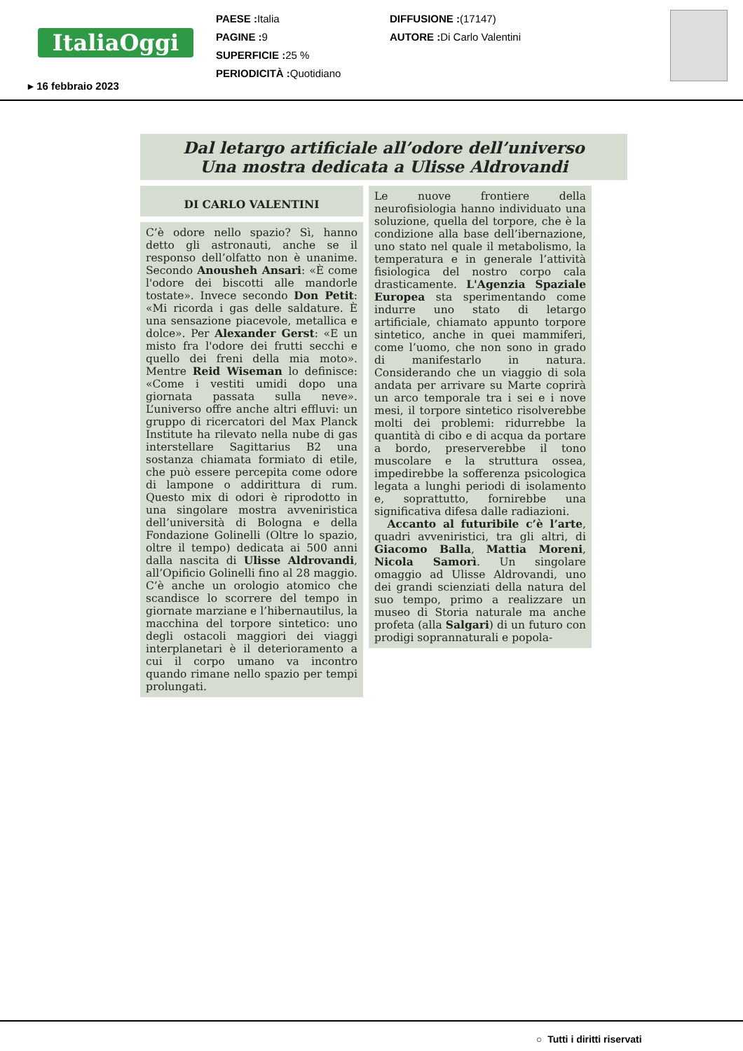ItaliaOggi
PAESE : Italia
PAGINE : 9
SUPERFICIE : 25 %
PERIODICITÀ : Quotidiano
DIFFUSIONE :(17147)
AUTORE : Di Carlo Valentini
▸ 16 febbraio 2023
Dal letargo artificiale all’odore dell’universo
Una mostra dedicata a Ulisse Aldrovandi
DI CARLO VALENTINI
C’è odore nello spazio? Sì, hanno detto gli astronauti, anche se il responso dell’olfatto non è unanime. Secondo Anousheh Ansari: «È come l'odore dei biscotti alle mandorle tostate». Invece secondo Don Petit: «Mi ricorda i gas delle saldature. È una sensazione piacevole, metallica e dolce». Per Alexander Gerst: «E un misto fra l'odore dei frutti secchi e quello dei freni della mia moto». Mentre Reid Wiseman lo definisce: «Come i vestiti umidi dopo una giornata passata sulla neve». L’universo offre anche altri effluvi: un gruppo di ricercatori del Max Planck Institute ha rilevato nella nube di gas interstellare Sagittarius B2 una sostanza chiamata formiato di etile, che può essere percepita come odore di lampone o addirittura di rum. Questo mix di odori è riprodotto in una singolare mostra avveniristica dell’università di Bologna e della Fondazione Golinelli (Oltre lo spazio, oltre il tempo) dedicata ai 500 anni dalla nascita di Ulisse Aldrovandi, all’Opificio Golinelli fino al 28 maggio. C’è anche un orologio atomico che scandisce lo scorrere del tempo in giornate marziane e l’hibernautilus, la macchina del torpore sintetico: uno degli ostacoli maggiori dei viaggi interplanetari è il deterioramento a cui il corpo umano va incontro quando rimane nello spazio per tempi prolungati.
Le nuove frontiere della neurofisiologia hanno individuato una soluzione, quella del torpore, che è la condizione alla base dell’ibernazione, uno stato nel quale il metabolismo, la temperatura e in generale l’attività fisiologica del nostro corpo cala drasticamente. L'Agenzia Spaziale Europea sta sperimentando come indurre uno stato di letargo artificiale, chiamato appunto torpore sintetico, anche in quei mammiferi, come l’uomo, che non sono in grado di manifestarlo in natura. Considerando che un viaggio di sola andata per arrivare su Marte coprirà un arco temporale tra i sei e i nove mesi, il torpore sintetico risolverebbe molti dei problemi: ridurrebbe la quantità di cibo e di acqua da portare a bordo, preserverebbe il tono muscolare e la struttura ossea, impedirebbe la sofferenza psicologica legata a lunghi periodi di isolamento e, soprattutto, fornirebbe una significativa difesa dalle radiazioni.
Accanto al futuribile c’è l’arte, quadri avveniristici, tra gli altri, di Giacomo Balla, Mattia Moreni, Nicola Samorì. Un singolare omaggio ad Ulisse Aldrovandi, uno dei grandi scienziati della natura del suo tempo, primo a realizzare un museo di Storia naturale ma anche profeta (alla Salgari) di un futuro con prodigi soprannaturali e popola-
○ Tutti i diritti riservati